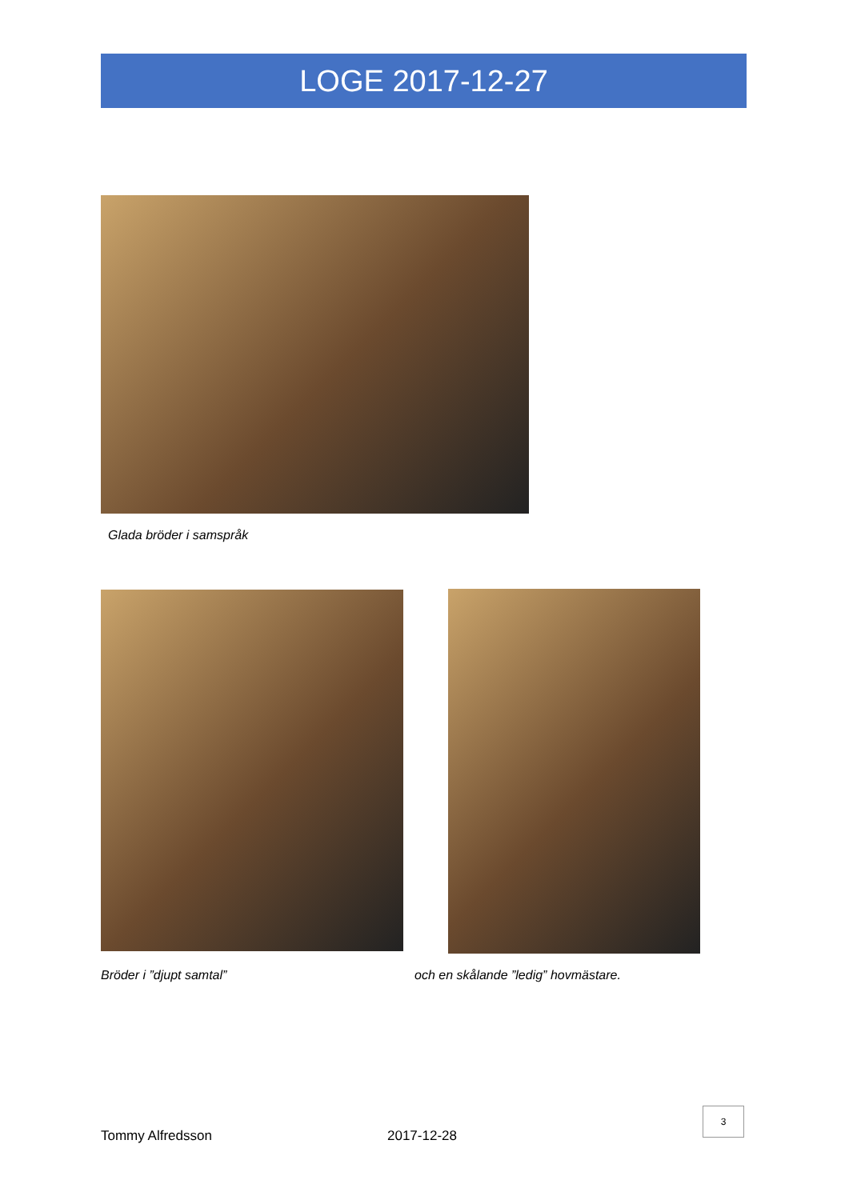LOGE 2017-12-27
Glada bröder i samspråk
Bröder i ”djupt samtal”
och en skålande ”ledig” hovmästare.
3
Tommy Alfredsson 2017-12-28